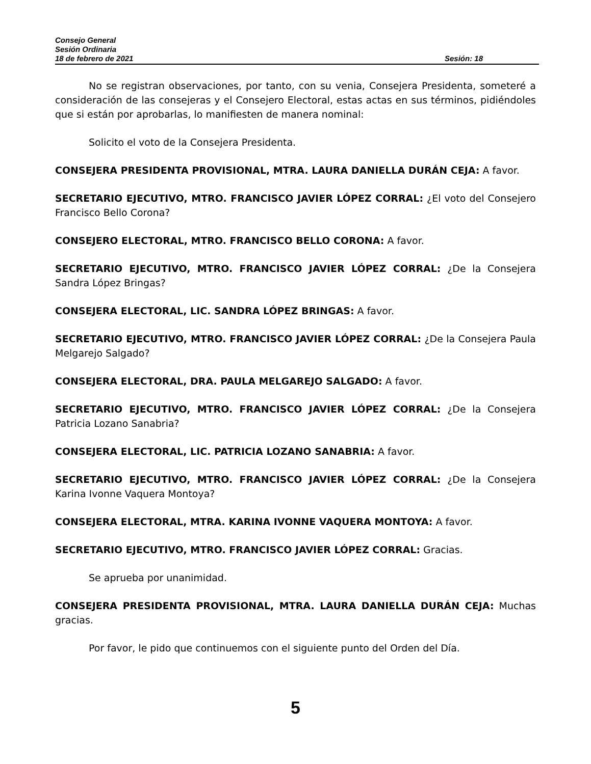Consejo General
Sesión Ordinaria
18 de febrero de 2021 Sesión: 18
No se registran observaciones, por tanto, con su venia, Consejera Presidenta, someteré a consideración de las consejeras y el Consejero Electoral, estas actas en sus términos, pidiéndoles que si están por aprobarlas, lo manifiesten de manera nominal:
Solicito el voto de la Consejera Presidenta.
CONSEJERA PRESIDENTA PROVISIONAL, MTRA. LAURA DANIELLA DURÁN CEJA: A favor.
SECRETARIO EJECUTIVO, MTRO. FRANCISCO JAVIER LÓPEZ CORRAL: ¿El voto del Consejero Francisco Bello Corona?
CONSEJERO ELECTORAL, MTRO. FRANCISCO BELLO CORONA: A favor.
SECRETARIO EJECUTIVO, MTRO. FRANCISCO JAVIER LÓPEZ CORRAL: ¿De la Consejera Sandra López Bringas?
CONSEJERA ELECTORAL, LIC. SANDRA LÓPEZ BRINGAS: A favor.
SECRETARIO EJECUTIVO, MTRO. FRANCISCO JAVIER LÓPEZ CORRAL: ¿De la Consejera Paula Melgarejo Salgado?
CONSEJERA ELECTORAL, DRA. PAULA MELGAREJO SALGADO: A favor.
SECRETARIO EJECUTIVO, MTRO. FRANCISCO JAVIER LÓPEZ CORRAL: ¿De la Consejera Patricia Lozano Sanabria?
CONSEJERA ELECTORAL, LIC. PATRICIA LOZANO SANABRIA: A favor.
SECRETARIO EJECUTIVO, MTRO. FRANCISCO JAVIER LÓPEZ CORRAL: ¿De la Consejera Karina Ivonne Vaquera Montoya?
CONSEJERA ELECTORAL, MTRA. KARINA IVONNE VAQUERA MONTOYA: A favor.
SECRETARIO EJECUTIVO, MTRO. FRANCISCO JAVIER LÓPEZ CORRAL: Gracias.
Se aprueba por unanimidad.
CONSEJERA PRESIDENTA PROVISIONAL, MTRA. LAURA DANIELLA DURÁN CEJA: Muchas gracias.
Por favor, le pido que continuemos con el siguiente punto del Orden del Día.
5